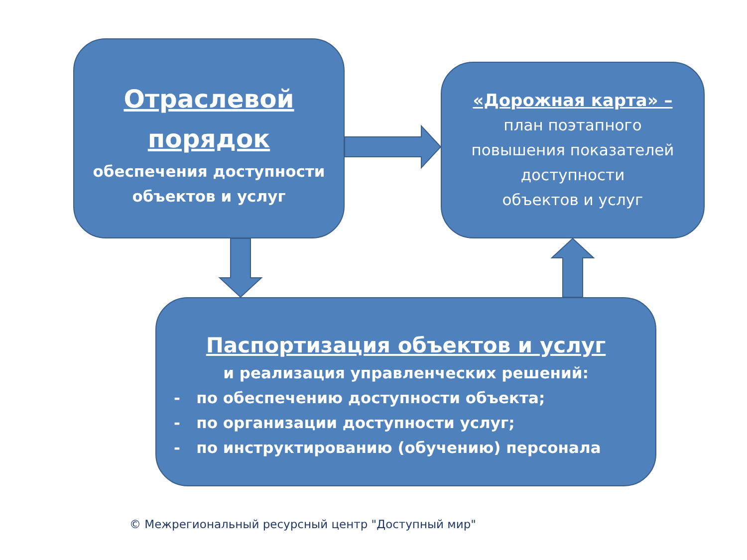Отраслевой
порядок
обеспечения доступности
объектов и услуг
«Дорожная карта» –
план поэтапного
повышения показателей
доступности
объектов и услуг
Паспортизация объектов и услуг
и реализация управленческих решений:
- по обеспечению доступности объекта;
- по организации доступности услуг;
- по инструктированию (обучению) персонала
© Межрегиональный ресурсный центр "Доступный мир"